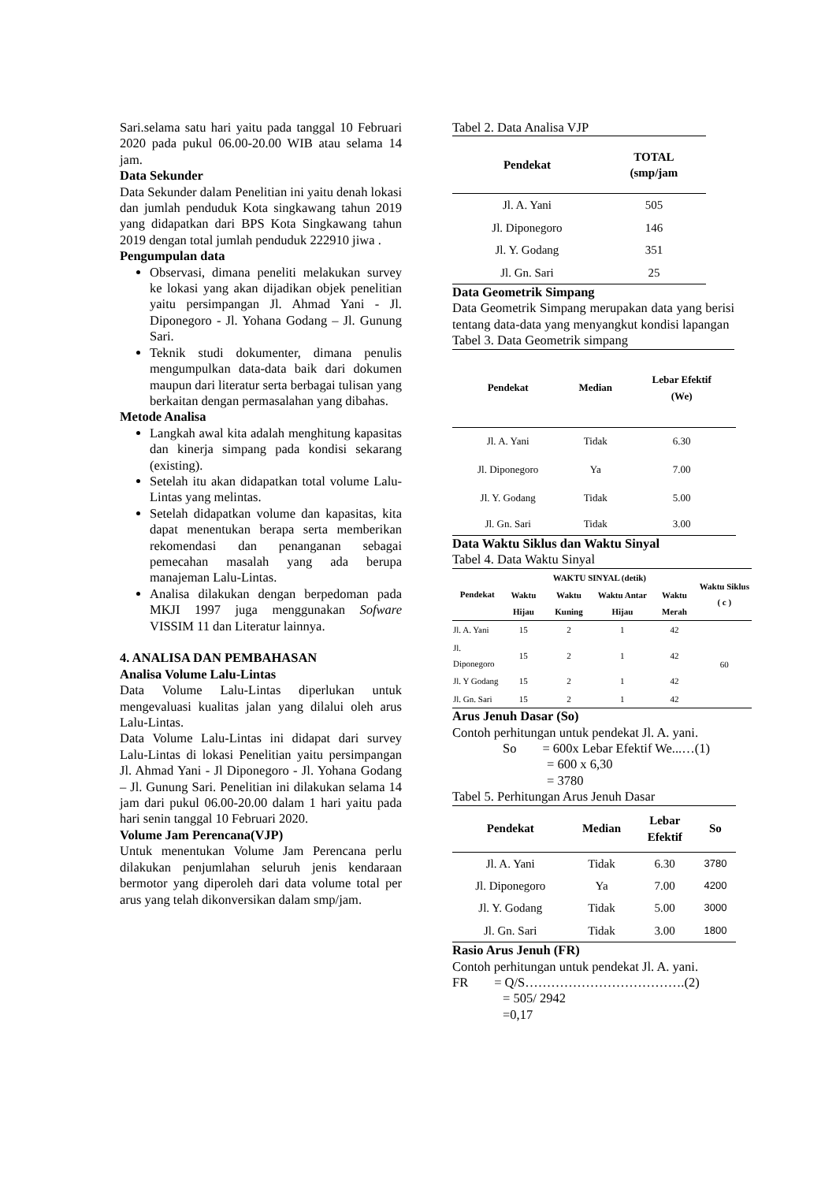Sari.selama satu hari yaitu pada tanggal 10 Februari 2020 pada pukul 06.00-20.00 WIB atau selama 14 jam.
Data Sekunder
Data Sekunder dalam Penelitian ini yaitu denah lokasi dan jumlah penduduk Kota singkawang tahun 2019 yang didapatkan dari BPS Kota Singkawang tahun 2019 dengan total jumlah penduduk 222910 jiwa .
Pengumpulan data
Observasi, dimana peneliti melakukan survey ke lokasi yang akan dijadikan objek penelitian yaitu persimpangan Jl. Ahmad Yani - Jl. Diponegoro - Jl. Yohana Godang – Jl. Gunung Sari.
Teknik studi dokumenter, dimana penulis mengumpulkan data-data baik dari dokumen maupun dari literatur serta berbagai tulisan yang berkaitan dengan permasalahan yang dibahas.
Metode Analisa
Langkah awal kita adalah menghitung kapasitas dan kinerja simpang pada kondisi sekarang (existing).
Setelah itu akan didapatkan total volume Lalu-Lintas yang melintas.
Setelah didapatkan volume dan kapasitas, kita dapat menentukan berapa serta memberikan rekomendasi dan penanganan sebagai pemecahan masalah yang ada berupa manajeman Lalu-Lintas.
Analisa dilakukan dengan berpedoman pada MKJI 1997 juga menggunakan Sofware VISSIM 11 dan Literatur lainnya.
4. ANALISA DAN PEMBAHASAN
Analisa Volume Lalu-Lintas
Data Volume Lalu-Lintas diperlukan untuk mengevaluasi kualitas jalan yang dilalui oleh arus Lalu-Lintas.
Data Volume Lalu-Lintas ini didapat dari survey Lalu-Lintas di lokasi Penelitian yaitu persimpangan Jl. Ahmad Yani - Jl Diponegoro - Jl. Yohana Godang – Jl. Gunung Sari. Penelitian ini dilakukan selama 14 jam dari pukul 06.00-20.00 dalam 1 hari yaitu pada hari senin tanggal 10 Februari 2020.
Volume Jam Perencana(VJP)
Untuk menentukan Volume Jam Perencana perlu dilakukan penjumlahan seluruh jenis kendaraan bermotor yang diperoleh dari data volume total per arus yang telah dikonversikan dalam smp/jam.
Tabel 2. Data Analisa VJP
| Pendekat | TOTAL (smp/jam |
| --- | --- |
| Jl. A. Yani | 505 |
| Jl. Diponegoro | 146 |
| Jl. Y. Godang | 351 |
| Jl. Gn. Sari | 25 |
Data Geometrik Simpang
Data Geometrik Simpang merupakan data yang berisi tentang data-data yang menyangkut kondisi lapangan
Tabel 3. Data Geometrik simpang
| Pendekat | Median | Lebar Efektif (We) |
| --- | --- | --- |
| Jl. A. Yani | Tidak | 6.30 |
| Jl. Diponegoro | Ya | 7.00 |
| Jl. Y. Godang | Tidak | 5.00 |
| Jl. Gn. Sari | Tidak | 3.00 |
Data Waktu Siklus dan Waktu Sinyal
Tabel 4. Data Waktu Sinyal
| Pendekat | WAKTU SINYAL (detik) | | | | Waktu Siklus ( c ) |
| --- | --- | --- | --- | --- | --- |
| | Waktu Hijau | Waktu Kuning | Waktu Antar Hijau | Waktu Merah | |
| Jl. A. Yani | 15 | 2 | 1 | 42 | 60 |
| Jl. Diponegoro | 15 | 2 | 1 | 42 | |
| Jl. Y Godang | 15 | 2 | 1 | 42 | |
| Jl. Gn. Sari | 15 | 2 | 1 | 42 | |
Arus Jenuh Dasar (So)
Contoh perhitungan untuk pendekat Jl. A. yani.
So = 600x Lebar Efektif We...…(1)
= 600 x 6,30
= 3780
Tabel 5. Perhitungan Arus Jenuh Dasar
| Pendekat | Median | Lebar Efektif | So |
| --- | --- | --- | --- |
| Jl. A. Yani | Tidak | 6.30 | 3780 |
| Jl. Diponegoro | Ya | 7.00 | 4200 |
| Jl. Y. Godang | Tidak | 5.00 | 3000 |
| Jl. Gn. Sari | Tidak | 3.00 | 1800 |
Rasio Arus Jenuh (FR)
Contoh perhitungan untuk pendekat Jl. A. yani.
FR = Q/S……………………………….(2)
= 505/ 2942
=0,17